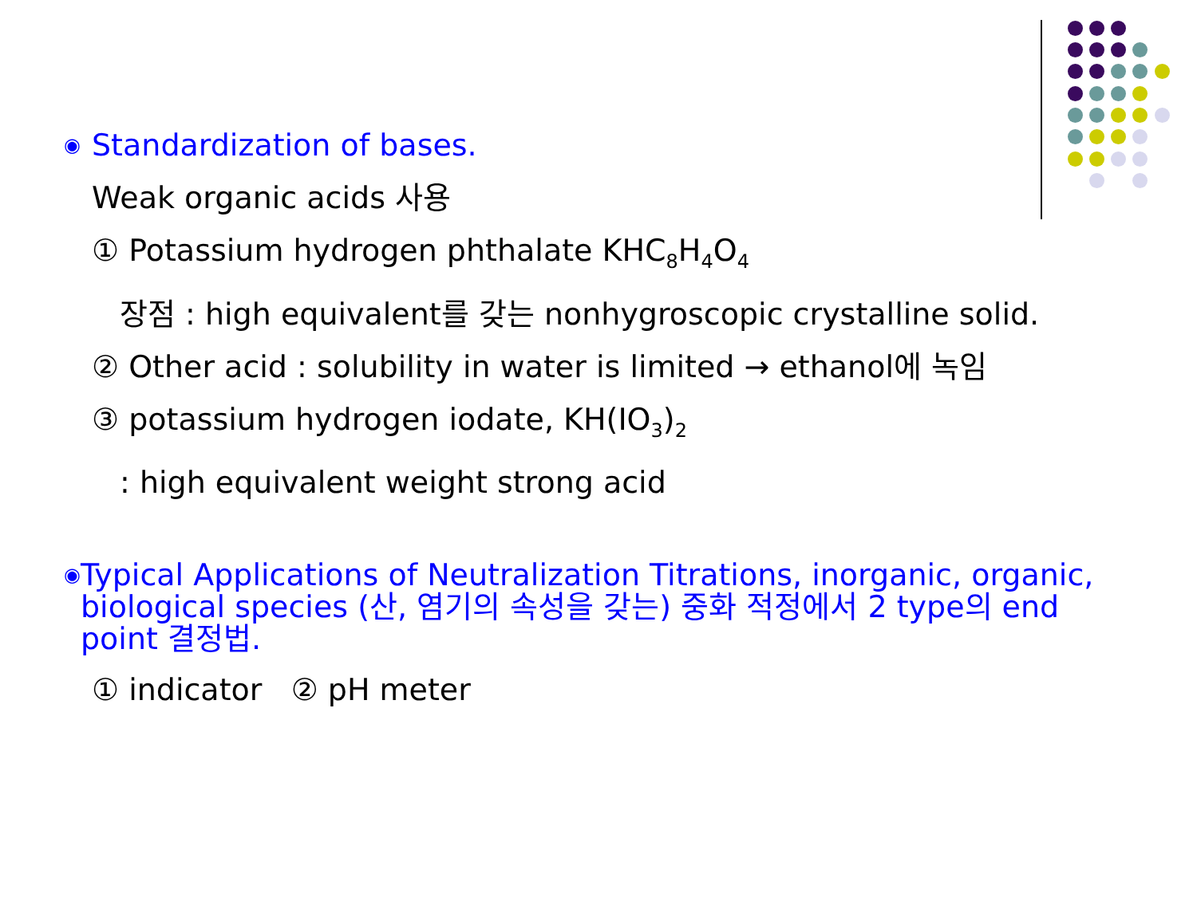◉ Standardization of bases.
Weak organic acids 사용
① Potassium hydrogen phthalate KHC<sub>8</sub>H<sub>4</sub>O<sub>4</sub>
장점 : high equivalent를 갖는 nonhygroscopic crystalline solid.
② Other acid : solubility in water is limited → ethanol에 녹임
③ potassium hydrogen iodate, KH(IO<sub>3</sub>)<sub>2</sub>
: high equivalent weight strong acid
◉ Typical Applications of Neutralization Titrations, inorganic, organic, biological species (산, 염기의 속성을 갖는) 중화 적정에서 2 type의 end point 결정법.
① indicator ② pH meter